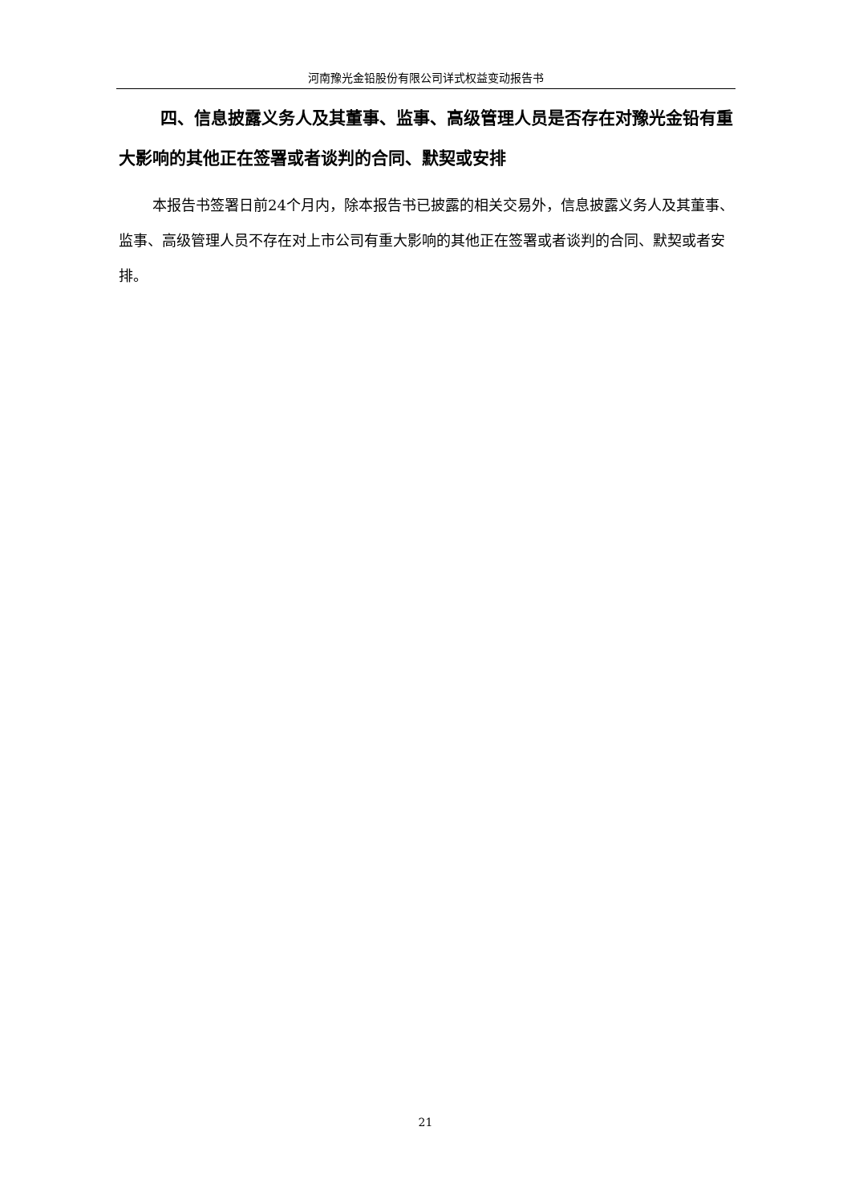河南豫光金铅股份有限公司详式权益变动报告书
四、信息披露义务人及其董事、监事、高级管理人员是否存在对豫光金铅有重大影响的其他正在签署或者谈判的合同、默契或安排
本报告书签署日前24个月内，除本报告书已披露的相关交易外，信息披露义务人及其董事、监事、高级管理人员不存在对上市公司有重大影响的其他正在签署或者谈判的合同、默契或者安排。
21